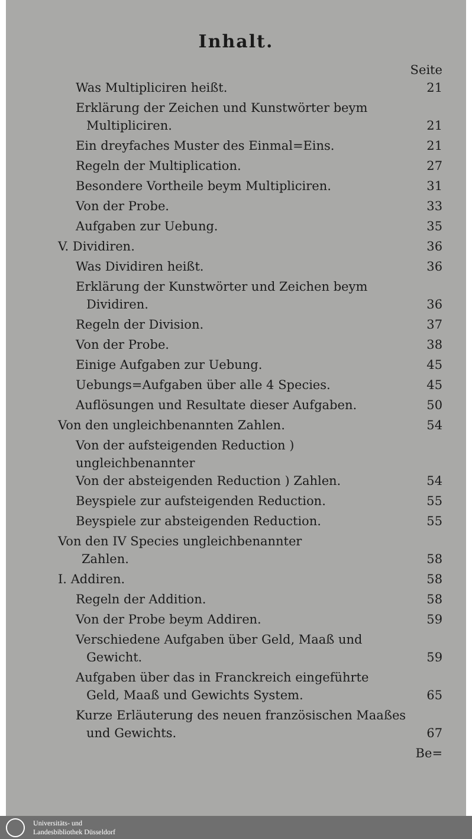Inhalt.
| Was Multipliciren heißt. | Seite 21 |
| Erklärung der Zeichen und Kunstwörter beym Multipliciren. | 21 |
| Ein dreyfaches Muster des Einmal=Eins. | 21 |
| Regeln der Multiplication. | 27 |
| Besondere Vortheile beym Multipliciren. | 31 |
| Von der Probe. | 33 |
| Aufgaben zur Uebung. | 35 |
| V. Dividiren. | 36 |
| Was Dividiren heißt. | 36 |
| Erklärung der Kunstwörter und Zeichen beym Dividiren. | 36 |
| Regeln der Division. | 37 |
| Von der Probe. | 38 |
| Einige Aufgaben zur Uebung. | 45 |
| Uebungs=Aufgaben über alle 4 Species. | 45 |
| Auflösungen und Resultate dieser Aufgaben. | 50 |
| Von den ungleichbenannten Zahlen. | 54 |
| Von der aufsteigenden Reduction ) ungleichbenannter Von der absteigenden Reduction ) Zahlen. | 54 |
| Beyspiele zur aufsteigenden Reduction. | 55 |
| Beyspiele zur absteigenden Reduction. | 55 |
| Von den IV Species ungleichbenannter Zahlen. | 58 |
| I. Addiren. | 58 |
| Regeln der Addition. | 58 |
| Von der Probe beym Addiren. | 59 |
| Verschiedene Aufgaben über Geld, Maaß und Gewicht. | 59 |
| Aufgaben über das in Franckreich eingeführte Geld, Maaß und Gewichts System. | 65 |
| Kurze Erläuterung des neuen französischen Maaßes und Gewichts. | 67 |
| | Be= |
Universitäts- und
Landesbibliothek Düsseldorf